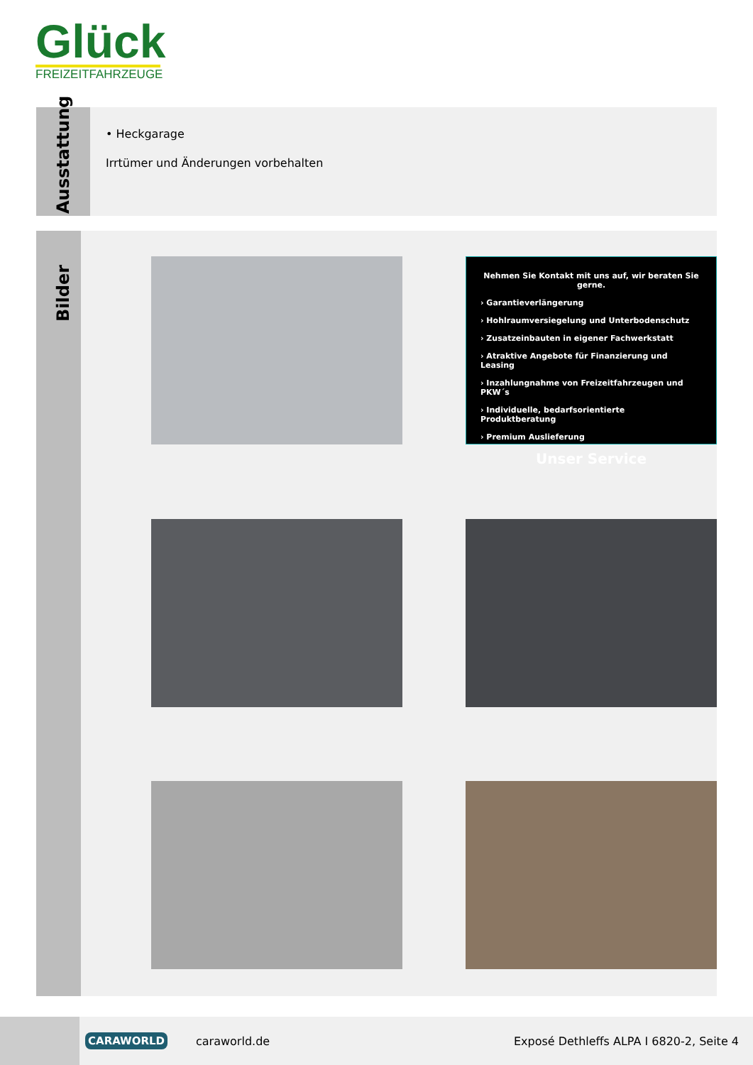Glück
FREIZEITFAHRZEUGE
Ausstattung
• Heckgarage
Irrtümer und Änderungen vorbehalten
Bilder
Nehmen Sie Kontakt mit uns auf, wir beraten Sie gerne.
› Garantieverlängerung
› Hohlraumversiegelung und Unterbodenschutz
› Zusatzeinbauten in eigener Fachwerkstatt
› Atraktive Angebote für Finanzierung und Leasing
› Inzahlungnahme von Freizeitfahrzeugen und PKW´s
› Individuelle, bedarfsorientierte Produktberatung
› Premium Auslieferung
Unser Service
CARAWORLD
caraworld.de
Exposé Dethleffs ALPA I 6820-2, Seite 4